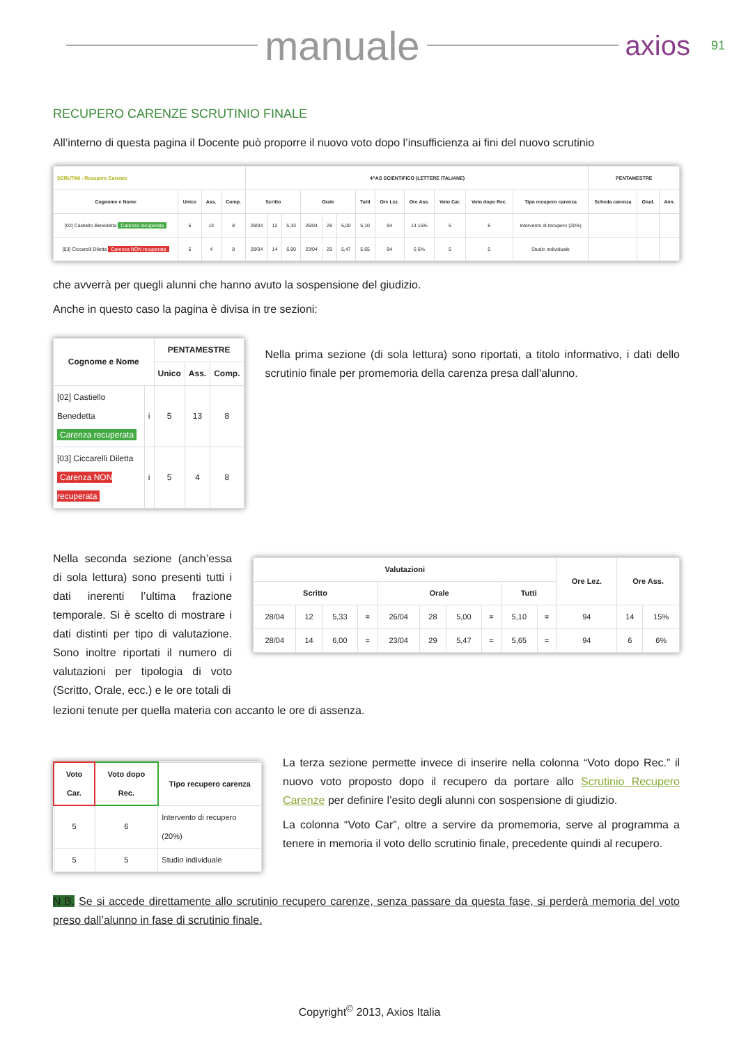manuale
axios 91
RECUPERO CARENZE SCRUTINIO FINALE
All’interno di questa pagina il Docente può proporre il nuovo voto dopo l’insufficienza ai fini del nuovo scrutinio
| SCRUTINI - Recupero Carenze | | | | 4^AS SCIENTIFICO (LETTERE ITALIANE) | | | | | | | | | | | | PENTAMESTRE | | |
| --- | --- | --- | --- | --- | --- | --- | --- | --- | --- | --- | --- | --- | --- | --- | --- | --- | --- | --- |
| Cognome e Nome | Unico | Ass. | Comp. | Scritto | | | Orale | | | Tutti | Ore Lez. | Ore Ass. | Voto Car. | Voto dopo Rec. | Tipo recupero carenza | Scheda carenza | Giud. | Ann. |
| [02] Castiello Benedetta Carenza recuperata | 5 | 13 | 8 | 28/04 | 12 | 5,33 | 26/04 | 28 | 5,00 | 5,10 | 94 | 14 15% | 5 | 6 | Intervento di recupero (20%) | | | |
| [03] Ciccarelli Diletta Carenza NON recuperata | 5 | 4 | 8 | 28/04 | 14 | 6,00 | 23/04 | 29 | 5,47 | 5,65 | 94 | 6 6% | 5 | 5 | Studio individuale | | | |
che avverrà per quegli alunni che hanno avuto la sospensione del giudizio.
Anche in questo caso la pagina è divisa in tre sezioni:
| Cognome e Nome | | PENTAMESTRE | | |
| --- | --- | --- | --- | --- |
| | | Unico | Ass. | Comp. |
| [02] Castiello Benedetta Carenza recuperata | i | 5 | 13 | 8 |
| [03] Ciccarelli Diletta Carenza NON recuperata | i | 5 | 4 | 8 |
Nella prima sezione (di sola lettura) sono riportati, a titolo informativo, i dati dello scrutinio finale per promemoria della carenza presa dall’alunno.
Nella seconda sezione (anch’essa di sola lettura) sono presenti tutti i dati inerenti l’ultima frazione temporale. Si è scelto di mostrare i dati distinti per tipo di valutazione. Sono inoltre riportati il numero di valutazioni per tipologia di voto (Scritto, Orale, ecc.) e le ore totali di
| Valutazioni | | | | | | | | | | Ore Lez. | Ore Ass. | |
| --- | --- | --- | --- | --- | --- | --- | --- | --- | --- | --- | --- | --- |
| Scritto | | | | Orale | | | | Tutti | | | | |
| 28/04 | 12 | 5,33 | = | 26/04 | 28 | 5,00 | = | 5,10 | = | 94 | 14 | 15% |
| 28/04 | 14 | 6,00 | = | 23/04 | 29 | 5,47 | = | 5,65 | = | 94 | 6 | 6% |
lezioni tenute per quella materia con accanto le ore di assenza.
| Voto Car. | Voto dopo Rec. | Tipo recupero carenza |
| --- | --- | --- |
| 5 | 6 | Intervento di recupero (20%) |
| 5 | 5 | Studio individuale |
La terza sezione permette invece di inserire nella colonna “Voto dopo Rec.” il nuovo voto proposto dopo il recupero da portare allo Scrutinio Recupero Carenze per definire l’esito degli alunni con sospensione di giudizio.
La colonna “Voto Car”, oltre a servire da promemoria, serve al programma a tenere in memoria il voto dello scrutinio finale, precedente quindi al recupero.
N.B. Se si accede direttamente allo scrutinio recupero carenze, senza passare da questa fase, si perderà memoria del voto preso dall’alunno in fase di scrutinio finale.
Copyright<sup>©</sup> 2013, Axios Italia